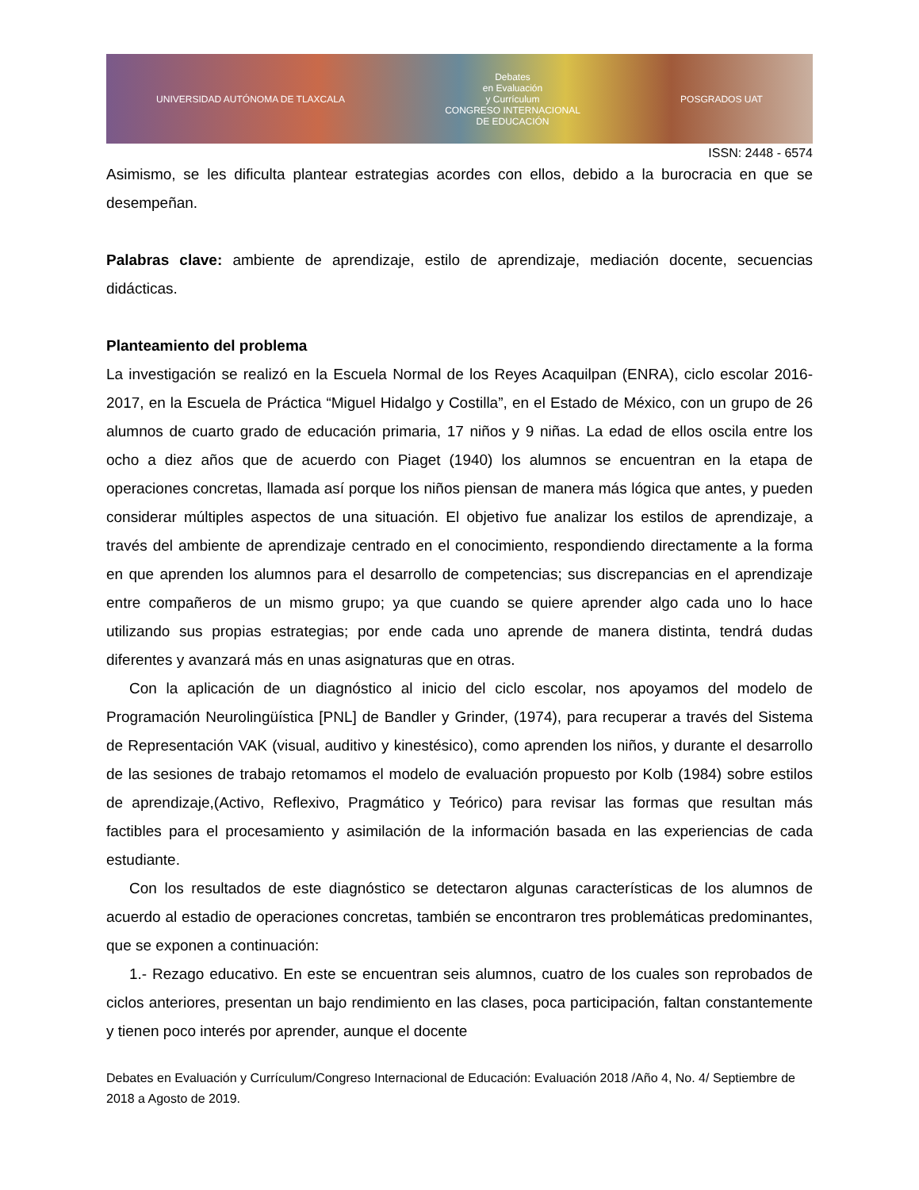UNIVERSIDAD AUTÓNOMA DE TLAXCALA Debates
en Evaluación
y Currículum
CONGRESO INTERNACIONAL
DE EDUCACIÓN POSGRADOS UAT
ISSN: 2448 - 6574
Asimismo, se les dificulta plantear estrategias acordes con ellos, debido a la burocracia en que se desempeñan.
Palabras clave: ambiente de aprendizaje, estilo de aprendizaje, mediación docente, secuencias didácticas.
Planteamiento del problema
La investigación se realizó en la Escuela Normal de los Reyes Acaquilpan (ENRA), ciclo escolar 2016-2017, en la Escuela de Práctica “Miguel Hidalgo y Costilla”, en el Estado de México, con un grupo de 26 alumnos de cuarto grado de educación primaria, 17 niños y 9 niñas. La edad de ellos oscila entre los ocho a diez años que de acuerdo con Piaget (1940) los alumnos se encuentran en la etapa de operaciones concretas, llamada así porque los niños piensan de manera más lógica que antes, y pueden considerar múltiples aspectos de una situación. El objetivo fue analizar los estilos de aprendizaje, a través del ambiente de aprendizaje centrado en el conocimiento, respondiendo directamente a la forma en que aprenden los alumnos para el desarrollo de competencias; sus discrepancias en el aprendizaje entre compañeros de un mismo grupo; ya que cuando se quiere aprender algo cada uno lo hace utilizando sus propias estrategias; por ende cada uno aprende de manera distinta, tendrá dudas diferentes y avanzará más en unas asignaturas que en otras.
Con la aplicación de un diagnóstico al inicio del ciclo escolar, nos apoyamos del modelo de Programación Neurolingüística [PNL] de Bandler y Grinder, (1974), para recuperar a través del Sistema de Representación VAK (visual, auditivo y kinestésico), como aprenden los niños, y durante el desarrollo de las sesiones de trabajo retomamos el modelo de evaluación propuesto por Kolb (1984) sobre estilos de aprendizaje,(Activo, Reflexivo, Pragmático y Teórico) para revisar las formas que resultan más factibles para el procesamiento y asimilación de la información basada en las experiencias de cada estudiante.
Con los resultados de este diagnóstico se detectaron algunas características de los alumnos de acuerdo al estadio de operaciones concretas, también se encontraron tres problemáticas predominantes, que se exponen a continuación:
1.- Rezago educativo. En este se encuentran seis alumnos, cuatro de los cuales son reprobados de ciclos anteriores, presentan un bajo rendimiento en las clases, poca participación, faltan constantemente y tienen poco interés por aprender, aunque el docente
Debates en Evaluación y Currículum/Congreso Internacional de Educación: Evaluación 2018 /Año 4, No. 4/ Septiembre de 2018 a Agosto de 2019.